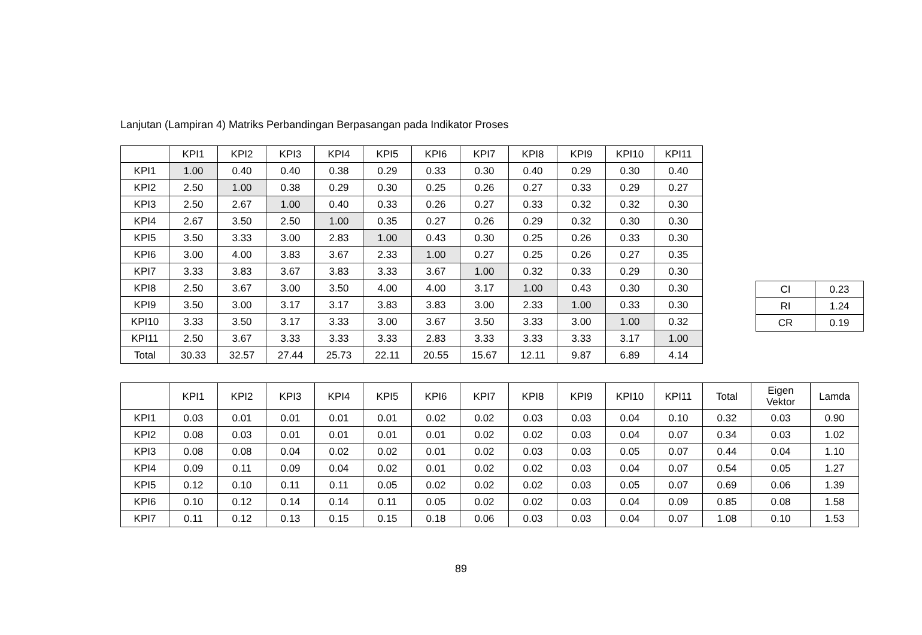Lanjutan (Lampiran 4) Matriks Perbandingan Berpasangan pada Indikator Proses
| | KPI1 | KPI2 | KPI3 | KPI4 | KPI5 | KPI6 | KPI7 | KPI8 | KPI9 | KPI10 | KPI11 |
| --- | --- | --- | --- | --- | --- | --- | --- | --- | --- | --- | --- |
| KPI1 | 1.00 | 0.40 | 0.40 | 0.38 | 0.29 | 0.33 | 0.30 | 0.40 | 0.29 | 0.30 | 0.40 |
| KPI2 | 2.50 | 1.00 | 0.38 | 0.29 | 0.30 | 0.25 | 0.26 | 0.27 | 0.33 | 0.29 | 0.27 |
| KPI3 | 2.50 | 2.67 | 1.00 | 0.40 | 0.33 | 0.26 | 0.27 | 0.33 | 0.32 | 0.32 | 0.30 |
| KPI4 | 2.67 | 3.50 | 2.50 | 1.00 | 0.35 | 0.27 | 0.26 | 0.29 | 0.32 | 0.30 | 0.30 |
| KPI5 | 3.50 | 3.33 | 3.00 | 2.83 | 1.00 | 0.43 | 0.30 | 0.25 | 0.26 | 0.33 | 0.30 |
| KPI6 | 3.00 | 4.00 | 3.83 | 3.67 | 2.33 | 1.00 | 0.27 | 0.25 | 0.26 | 0.27 | 0.35 |
| KPI7 | 3.33 | 3.83 | 3.67 | 3.83 | 3.33 | 3.67 | 1.00 | 0.32 | 0.33 | 0.29 | 0.30 |
| KPI8 | 2.50 | 3.67 | 3.00 | 3.50 | 4.00 | 4.00 | 3.17 | 1.00 | 0.43 | 0.30 | 0.30 |
| KPI9 | 3.50 | 3.00 | 3.17 | 3.17 | 3.83 | 3.83 | 3.00 | 2.33 | 1.00 | 0.33 | 0.30 |
| KPI10 | 3.33 | 3.50 | 3.17 | 3.33 | 3.00 | 3.67 | 3.50 | 3.33 | 3.00 | 1.00 | 0.32 |
| KPI11 | 2.50 | 3.67 | 3.33 | 3.33 | 3.33 | 2.83 | 3.33 | 3.33 | 3.33 | 3.17 | 1.00 |
| Total | 30.33 | 32.57 | 27.44 | 25.73 | 22.11 | 20.55 | 15.67 | 12.11 | 9.87 | 6.89 | 4.14 |
| CI | 0.23 |
| RI | 1.24 |
| CR | 0.19 |
| | KPI1 | KPI2 | KPI3 | KPI4 | KPI5 | KPI6 | KPI7 | KPI8 | KPI9 | KPI10 | KPI11 | Total | Eigen Vektor | Lamda |
| --- | --- | --- | --- | --- | --- | --- | --- | --- | --- | --- | --- | --- | --- | --- |
| KPI1 | 0.03 | 0.01 | 0.01 | 0.01 | 0.01 | 0.02 | 0.02 | 0.03 | 0.03 | 0.04 | 0.10 | 0.32 | 0.03 | 0.90 |
| KPI2 | 0.08 | 0.03 | 0.01 | 0.01 | 0.01 | 0.01 | 0.02 | 0.02 | 0.03 | 0.04 | 0.07 | 0.34 | 0.03 | 1.02 |
| KPI3 | 0.08 | 0.08 | 0.04 | 0.02 | 0.02 | 0.01 | 0.02 | 0.03 | 0.03 | 0.05 | 0.07 | 0.44 | 0.04 | 1.10 |
| KPI4 | 0.09 | 0.11 | 0.09 | 0.04 | 0.02 | 0.01 | 0.02 | 0.02 | 0.03 | 0.04 | 0.07 | 0.54 | 0.05 | 1.27 |
| KPI5 | 0.12 | 0.10 | 0.11 | 0.11 | 0.05 | 0.02 | 0.02 | 0.02 | 0.03 | 0.05 | 0.07 | 0.69 | 0.06 | 1.39 |
| KPI6 | 0.10 | 0.12 | 0.14 | 0.14 | 0.11 | 0.05 | 0.02 | 0.02 | 0.03 | 0.04 | 0.09 | 0.85 | 0.08 | 1.58 |
| KPI7 | 0.11 | 0.12 | 0.13 | 0.15 | 0.15 | 0.18 | 0.06 | 0.03 | 0.03 | 0.04 | 0.07 | 1.08 | 0.10 | 1.53 |
89